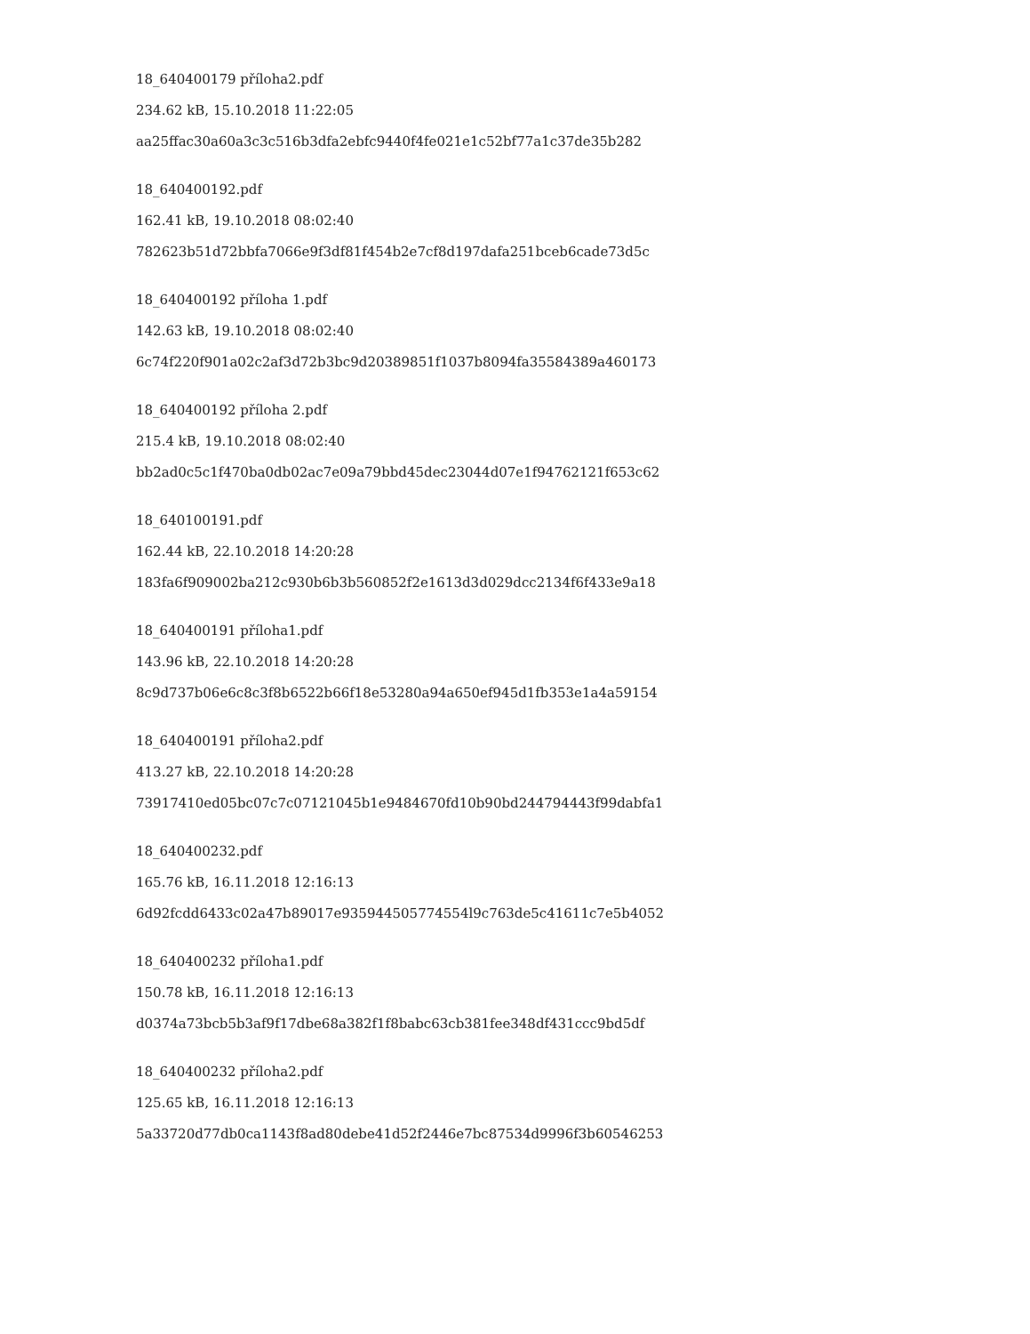18_640400179 příloha2.pdf
234.62 kB, 15.10.2018 11:22:05
aa25ffac30a60a3c3c516b3dfa2ebfc9440f4fe021e1c52bf77a1c37de35b282
18_640400192.pdf
162.41 kB, 19.10.2018 08:02:40
782623b51d72bbfa7066e9f3df81f454b2e7cf8d197dafa251bceb6cade73d5c
18_640400192 příloha 1.pdf
142.63 kB, 19.10.2018 08:02:40
6c74f220f901a02c2af3d72b3bc9d20389851f1037b8094fa35584389a460173
18_640400192 příloha 2.pdf
215.4 kB, 19.10.2018 08:02:40
bb2ad0c5c1f470ba0db02ac7e09a79bbd45dec23044d07e1f94762121f653c62
18_640100191.pdf
162.44 kB, 22.10.2018 14:20:28
183fa6f909002ba212c930b6b3b560852f2e1613d3d029dcc2134f6f433e9a18
18_640400191 příloha1.pdf
143.96 kB, 22.10.2018 14:20:28
8c9d737b06e6c8c3f8b6522b66f18e53280a94a650ef945d1fb353e1a4a59154
18_640400191 příloha2.pdf
413.27 kB, 22.10.2018 14:20:28
73917410ed05bc07c7c07121045b1e9484670fd10b90bd244794443f99dabfa1
18_640400232.pdf
165.76 kB, 16.11.2018 12:16:13
6d92fcdd6433c02a47b89017e935944505774554l9c763de5c41611c7e5b4052
18_640400232 příloha1.pdf
150.78 kB, 16.11.2018 12:16:13
d0374a73bcb5b3af9f17dbe68a382f1f8babc63cb381fee348df431ccc9bd5df
18_640400232 příloha2.pdf
125.65 kB, 16.11.2018 12:16:13
5a33720d77db0ca1143f8ad80debe41d52f2446e7bc87534d9996f3b60546253